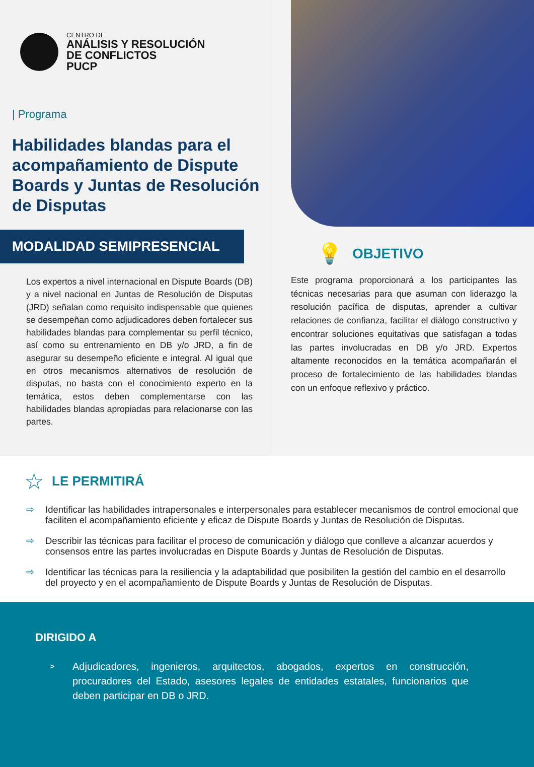CENTRO DE
ANÁLISIS Y RESOLUCIÓN
DE CONFLICTOS
PUCP
| Programa
Habilidades blandas para el acompañamiento de Dispute Boards y Juntas de Resolución de Disputas
MODALIDAD SEMIPRESENCIAL
Los expertos a nivel internacional en Dispute Boards (DB) y a nivel nacional en Juntas de Resolución de Disputas (JRD) señalan como requisito indispensable que quienes se desempeñan como adjudicadores deben fortalecer sus habilidades blandas para complementar su perfil técnico, así como su entrenamiento en DB y/o JRD, a fin de asegurar su desempeño eficiente e integral. Al igual que en otros mecanismos alternativos de resolución de disputas, no basta con el conocimiento experto en la temática, estos deben complementarse con las habilidades blandas apropiadas para relacionarse con las partes.
💡 OBJETIVO
Este programa proporcionará a los participantes las técnicas necesarias para que asuman con liderazgo la resolución pacífica de disputas, aprender a cultivar relaciones de confianza, facilitar el diálogo constructivo y encontrar soluciones equitativas que satisfagan a todas las partes involucradas en DB y/o JRD. Expertos altamente reconocidos en la temática acompañarán el proceso de fortalecimiento de las habilidades blandas con un enfoque reflexivo y práctico.
☆ LE PERMITIRÁ
⇨ Identificar las habilidades intrapersonales e interpersonales para establecer mecanismos de control emocional que faciliten el acompañamiento eficiente y eficaz de Dispute Boards y Juntas de Resolución de Disputas.
⇨ Describir las técnicas para facilitar el proceso de comunicación y diálogo que conlleve a alcanzar acuerdos y consensos entre las partes involucradas en Dispute Boards y Juntas de Resolución de Disputas.
⇨ Identificar las técnicas para la resiliencia y la adaptabilidad que posibiliten la gestión del cambio en el desarrollo del proyecto y en el acompañamiento de Dispute Boards y Juntas de Resolución de Disputas.
DIRIGIDO A
> Adjudicadores, ingenieros, arquitectos, abogados, expertos en construcción, procuradores del Estado, asesores legales de entidades estatales, funcionarios que deben participar en DB o JRD.